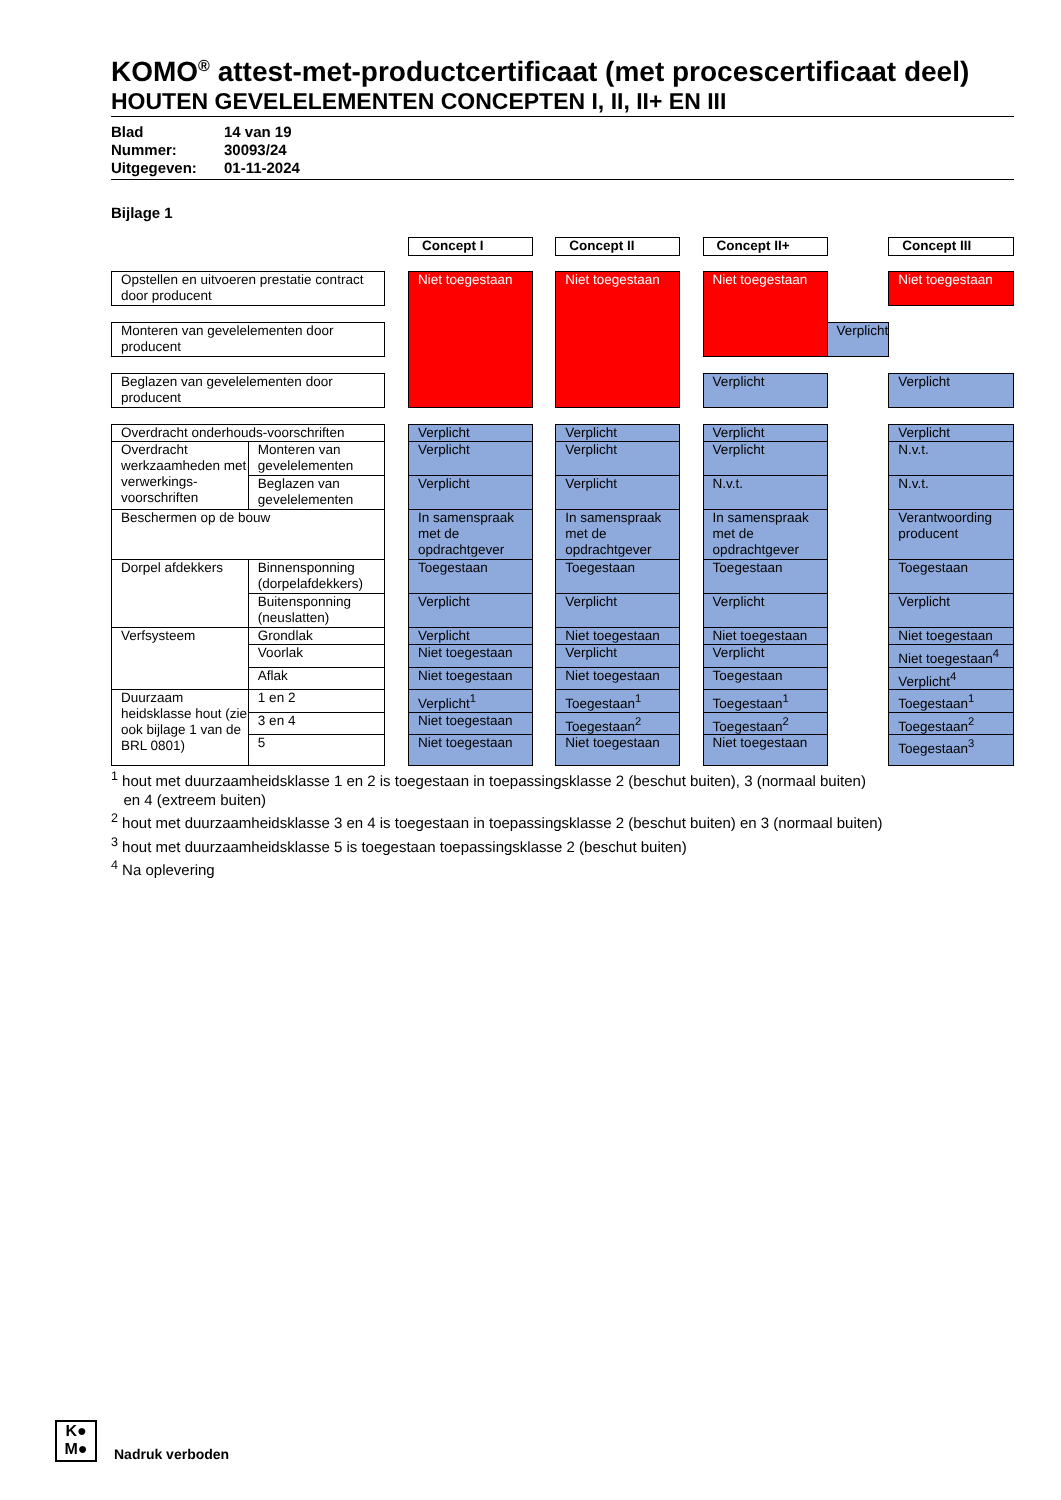KOMO<sup>®</sup> attest-met-productcertificaat (met procescertificaat deel)
HOUTEN GEVELELEMENTEN CONCEPTEN I, II, II+ EN III
Blad 14 van 19
Nummer: 30093/24
Uitgegeven: 01-11-2024
Bijlage 1
| | | | Concept I | | Concept II | | Concept II+ | | Concept III |
| Opstellen en uitvoeren prestatie contract door producent | | | Niet toegestaan | | Niet toegestaan | | Niet toegestaan | | Niet toegestaan |
| Monteren van gevelelementen door producent | | | | | | | | Verplicht | |
| Beglazen van gevelelementen door producent | | | | | | | Verplicht | | Verplicht |
| Overdracht onderhouds-voorschriften | | | Verplicht | | Verplicht | | Verplicht | | Verplicht |
| Overdracht werkzaamheden met verwerkings-voorschriften | Monteren van gevelelementen | | Verplicht | | Verplicht | | Verplicht | | N.v.t. |
| | Beglazen van gevelelementen | | Verplicht | | Verplicht | | N.v.t. | | N.v.t. |
| Beschermen op de bouw | | | In samenspraak met de opdrachtgever | | In samenspraak met de opdrachtgever | | In samenspraak met de opdrachtgever | | Verantwoording producent |
| Dorpel afdekkers | Binnensponning (dorpelafdekkers) | | Toegestaan | | Toegestaan | | Toegestaan | | Toegestaan |
| | Buitensponning (neuslatten) | | Verplicht | | Verplicht | | Verplicht | | Verplicht |
| Verfsysteem | Grondlak | | Verplicht | | Niet toegestaan | | Niet toegestaan | | Niet toegestaan |
| | Voorlak | | Niet toegestaan | | Verplicht | | Verplicht | | Niet toegestaan<sup>4</sup> |
| | Aflak | | Niet toegestaan | | Niet toegestaan | | Toegestaan | | Verplicht<sup>4</sup> |
| Duurzaam heidsklasse hout (zie ook bijlage 1 van de BRL 0801) | 1 en 2 | | Verplicht<sup>1</sup> | | Toegestaan<sup>1</sup> | | Toegestaan<sup>1</sup> | | Toegestaan<sup>1</sup> |
| | 3 en 4 | | Niet toegestaan | | Toegestaan<sup>2</sup> | | Toegestaan<sup>2</sup> | | Toegestaan<sup>2</sup> |
| | 5 | | Niet toegestaan | | Niet toegestaan | | Niet toegestaan | | Toegestaan<sup>3</sup> |
<sup>1</sup> hout met duurzaamheidsklasse 1 en 2 is toegestaan in toepassingsklasse 2 (beschut buiten), 3 (normaal buiten)
en 4 (extreem buiten)
<sup>2</sup> hout met duurzaamheidsklasse 3 en 4 is toegestaan in toepassingsklasse 2 (beschut buiten) en 3 (normaal buiten)
<sup>3</sup> hout met duurzaamheidsklasse 5 is toegestaan toepassingsklasse 2 (beschut buiten)
<sup>4</sup> Na oplevering
K●
M●
Nadruk verboden